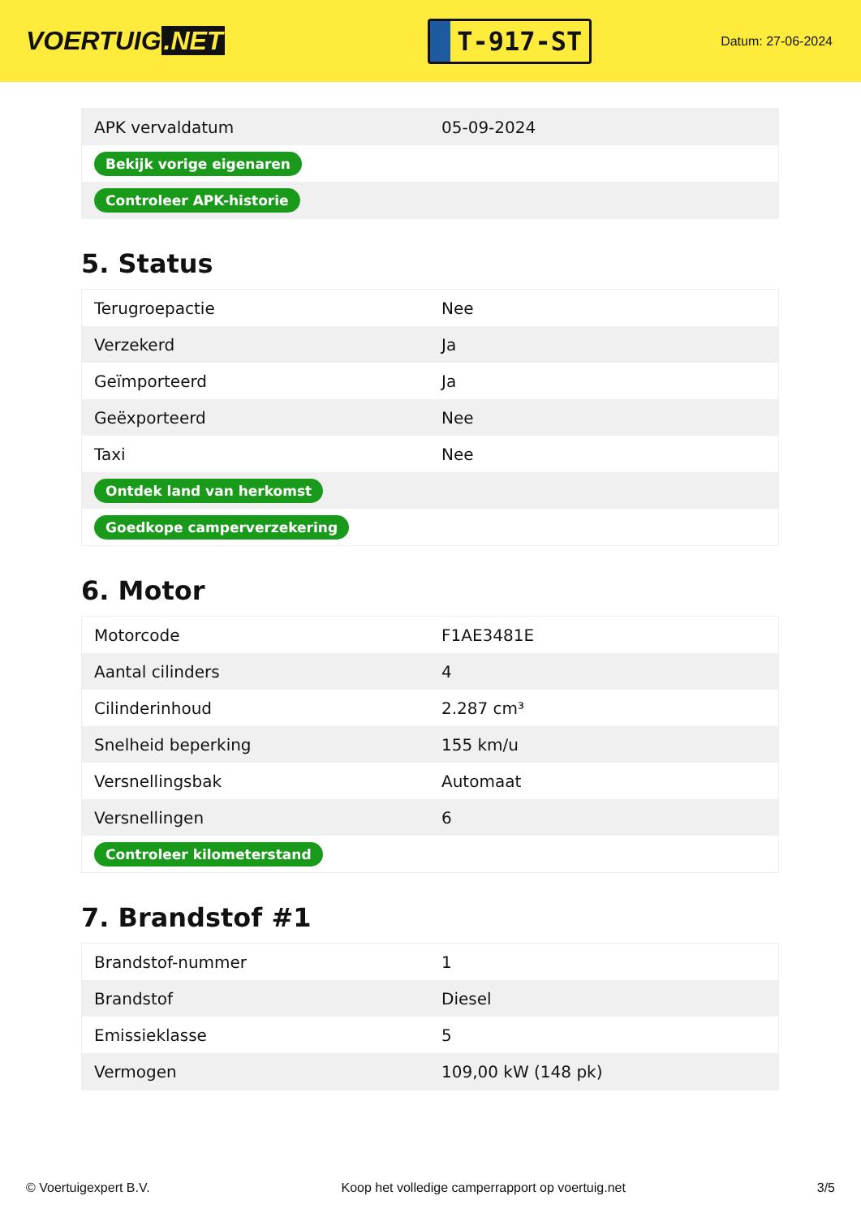VOERTUIG.NET
T-917-ST
Datum: 27-06-2024
| APK vervaldatum | 05-09-2024 |
| Bekijk vorige eigenaren | |
| Controleer APK-historie | |
5. Status
| Terugroepactie | Nee |
| Verzekerd | Ja |
| Geïmporteerd | Ja |
| Geëxporteerd | Nee |
| Taxi | Nee |
| Ontdek land van herkomst | |
| Goedkope camperverzekering | |
6. Motor
| Motorcode | F1AE3481E |
| Aantal cilinders | 4 |
| Cilinderinhoud | 2.287 cm³ |
| Snelheid beperking | 155 km/u |
| Versnellingsbak | Automaat |
| Versnellingen | 6 |
| Controleer kilometerstand | |
7. Brandstof #1
| Brandstof-nummer | 1 |
| Brandstof | Diesel |
| Emissieklasse | 5 |
| Vermogen | 109,00 kW (148 pk) |
© Voertuigexpert B.V. Koop het volledige camperrapport op voertuig.net 3/5